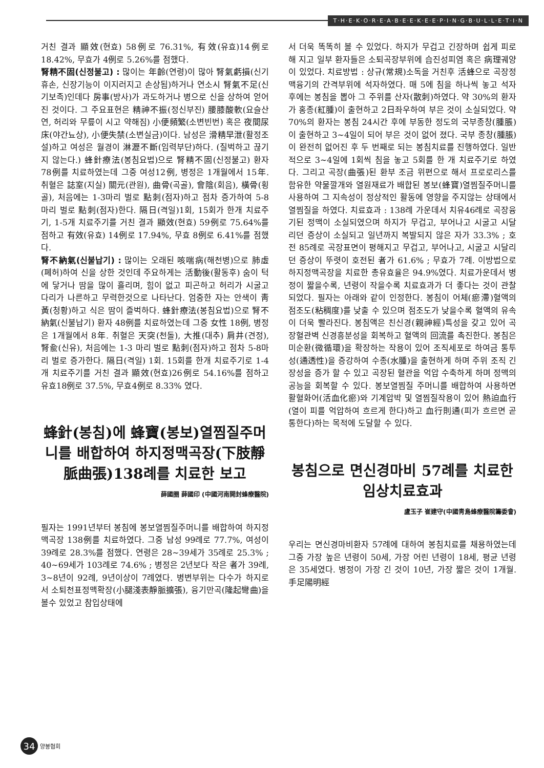T·H·E·K·O·R·E·A·B·E·E·K·E·E·P·I·N·G·B·U·L·L·E·T·I·N
거친 결과 顯效(현효) 58例로 76.31%, 有效(유효)14例로 18.42%, 무효가 4例로 5.26%를 점했다.
腎精不固(신정불고) : 많이는 年齡(연령)이 많아 腎氣虧損(신기휴손, 신장기능이 이지러지고 손상됨)하거나 연소시 腎氣不足(신기보족)인데다 房事(방사)가 과도하거나 병으로 신을 상하여 얻어진 것이다. 그 주요표현은 精神不振(정신부진) 腰膝酸軟(요슬산연, 허리와 무릎이 시고 약해짐) 小便頻繁(소변빈번) 혹은 夜間尿床(야간뇨상), 小便失禁(소변실금)이다. 남성은 滑精早泄(활정조설)하고 여성은 월경이 淋瀝不斷(임력부단)하다. (질벅하고 끊기지 않는다.) 蜂針療法(봉침요법)으로 腎精不固(신정불고) 환자 78例를 치료하였는데 그중 여성12例, 병정은 1개월에서 15年. 취혈은 誌室(지실) 關元(관원), 曲骨(곡골), 會陰(회음), 橫骨(횡골), 처음에는 1-3마리 벌로 點刺(점자)하고 점차 증가하여 5-8 마리 벌로 點刺(점자)한다. 隔日(격일)1회, 15회가 한개 치료주기, 1-5개 치료주기를 거친 결과 顯效(현효) 59例로 75.64%를 점하고 有效(유효) 14例로 17.94%, 무효 8例로 6.41%를 점했다.
腎不納氣(신불납기) : 많이는 오래된 咳喘病(해천병)으로 肺虛(폐허)하여 신을 상한 것인데 주요하게는 活動後(활동후) 숨이 턱에 닿거나 땀을 많이 흘리며, 힘이 없고 피곤하고 허리가 시굴고 다리가 나른하고 무력한것으로 나타난다. 엄중한 자는 안색이 靑黃(청황)하고 식은 땀이 즐벅하다. 蜂針療法(봉침요법)으로 腎不納氣(신불납기) 환자 48例를 치료하였는데 그중 女性 18例, 병정은 1개월에서 8年. 취혈은 天突(천돌), 大推(대추) 肩井(견정), 腎兪(신유), 처음에는 1-3 마리 벌로 點刺(점자)하고 점차 5-8마리 벌로 증가한다. 隔日(격일) 1회. 15회를 한개 치료주기로 1-4개 치료주기를 거친 결과 顯效(현효)26例로 54.16%를 점하고 유효18例로 37.5%, 무효4例로 8.33% 였다.
蜂針(봉침)에 蜂寶(봉보)열찜질주머니를 배합하여 하지정맥곡장(下肢靜脈曲張)138례를 치료한 보고
薛國圈 薛國印 (中國河南開封蜂療醫院)
필자는 1991년부터 봉침에 봉보열찜질주머니를 배합하여 하지정맥곡장 138例를 치료하였다. 그중 남성 99례로 77.7%, 여성이 39례로 28.3%를 점했다. 연령은 28~39세가 35례로 25.3% ; 40~69세가 103례로 74.6% ; 병정은 2년보다 작은 者가 39례, 3~8년이 92례, 9년이상이 7례였다. 병변부위는 다수가 하지로서 소퇴천표정맥확장(小腿淺表靜脈擴張), 융기만곡(隆起彎曲)을 볼수 있었고 참입상태에
서 더욱 똑똑히 볼 수 있었다. 하지가 무겁고 긴장하며 쉽게 피로해 지고 일부 환자들은 소퇴곡장부위에 습진성피염 혹은 病理궤양이 있었다. 치료방법 : 상규(常規)소독을 거친후 活蜂으로 곡장정맥융기의 간격부위에 석자하였다. 매 5에 침을 하나씩 놓고 석자후에는 봉침을 뽑아 그 주위를 산자(散刺)하였다. 약 30%의 환자가 홍종(紅腫)이 출현하고 2日좌우하여 부은 것이 소실되었다. 약 70%의 환자는 봉침 24시간 후에 부동한 정도의 국부종창(腫脹)이 출현하고 3~4일이 되어 부은 것이 없어 졌다. 국부 종창(腫脹)이 완전히 없어진 후 두 번째로 되는 봉침치료를 진행하였다. 일반적으로 3~4일에 1회씩 침을 놓고 5회를 한 개 치료주기로 하였다. 그리고 곡장(曲張)된 환부 조금 위편으로 해서 프로로리스를 함유한 약물깔개와 열원재료가 배합된 봉보(蜂寶)열찜질주머니를 사용하여 그 지속성이 정상적인 활동에 영향을 주지않는 상태에서 열찜질을 하였다. 치료효과 : 138례 가운데서 치유46례로 곡장융기된 정맥이 소실되였으며 하지가 무겁고, 부어나고 시굴고 시달리던 증상이 소실되고 일년까지 복발되지 않은 자가 33.3% ; 호전 85례로 곡장표면이 평해지고 무겁고, 부어나고, 시굴고 시달리던 증상이 뚜렷이 호전된 者가 61.6% ; 무효가 7례. 이방법으로 하지정맥곡장을 치료한 총유효율은 94.9%였다. 치료가운데서 병정이 짧을수록, 년령이 작을수록 치료효과가 더 좋다는 것이 관찰되었다. 필자는 아래와 같이 인정한다. 봉침이 어체(瘀滯)혈액의 점조도(粘稠度)를 낮출 수 있으며 점조도가 낮을수록 혈액의 유속이 더욱 빨라진다. 봉침액은 친신경(親神經)특성을 갖고 있어 곡장혈관벽 신경흥분성을 회복하고 혈액의 回流를 촉진한다. 봉침은 미순환(微循環)을 확장하는 작용이 있어 조직세포로 하여금 통투성(通透性)을 증강하여 수종(水腫)을 출현하게 하며 주위 조직 긴장성을 증가 할 수 있고 곡장된 혈관을 억압 수축하게 하며 정맥의 공능을 회복할 수 있다. 봉보열찜질 주머니를 배합하여 사용하면 활혈화어(活血化瘀)와 기계압박 및 열찜질작용이 있어 熱迫血行(열이 피를 억압하여 흐르게 한다)하고 血行則通(피가 흐르면 곧 통한다)하는 목적에 도달할 수 있다.
봉침으로 면신경마비 57례를 치료한 임상치료효과
盧玉子 崔建守(中國靑島蜂療醫院籌委會)
우리는 면신경마비환자 57례에 대하여 봉침치료를 채용하였는데 그중 가장 높은 년령이 50세, 가장 어린 년령이 18세, 평균 년령은 35세였다. 병정이 가장 긴 것이 10년, 가장 짧은 것이 1개월. 手足陽明經
34 양봉협회